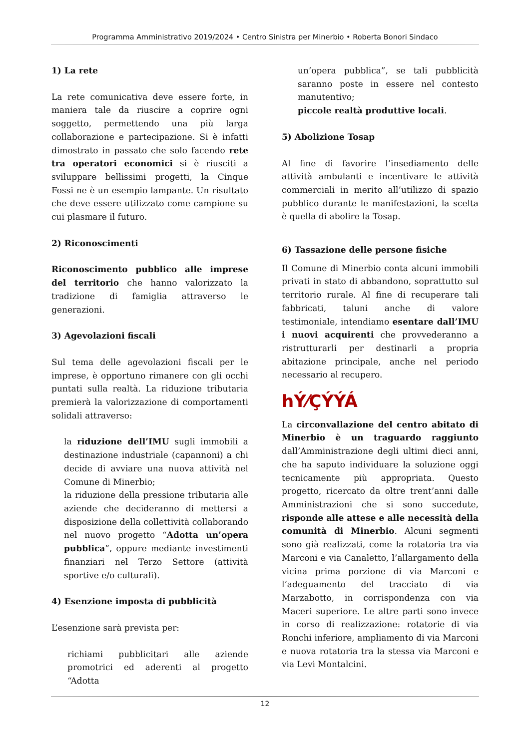Programma Amministrativo 2019/2024 • Centro Sinistra per Minerbio • Roberta Bonori Sindaco
1) La rete
La rete comunicativa deve essere forte, in maniera tale da riuscire a coprire ogni soggetto, permettendo una più larga collaborazione e partecipazione. Si è infatti dimostrato in passato che solo facendo rete tra operatori economici si è riusciti a sviluppare bellissimi progetti, la Cinque Fossi ne è un esempio lampante. Un risultato che deve essere utilizzato come campione su cui plasmare il futuro.
2) Riconoscimenti
Riconoscimento pubblico alle imprese del territorio che hanno valorizzato la tradizione di famiglia attraverso le generazioni.
3) Agevolazioni fiscali
Sul tema delle agevolazioni fiscali per le imprese, è opportuno rimanere con gli occhi puntati sulla realtà. La riduzione tributaria premierà la valorizzazione di comportamenti solidali attraverso:
la riduzione dell’IMU sugli immobili a destinazione industriale (capannoni) a chi decide di avviare una nuova attività nel Comune di Minerbio;
la riduzione della pressione tributaria alle aziende che decideranno di mettersi a disposizione della collettività collaborando nel nuovo progetto “Adotta un’opera pubblica”, oppure mediante investimenti finanziari nel Terzo Settore (attività sportive e/o culturali).
4) Esenzione imposta di pubblicità
L’esenzione sarà prevista per:
richiami pubblicitari alle aziende promotrici ed aderenti al progetto “Adotta
un’opera pubblica”, se tali pubblicità saranno poste in essere nel contesto manutentivo;
piccole realtà produttive locali.
5) Abolizione Tosap
Al fine di favorire l’insediamento delle attività ambulanti e incentivare le attività commerciali in merito all’utilizzo di spazio pubblico durante le manifestazioni, la scelta è quella di abolire la Tosap.
6) Tassazione delle persone fisiche
Il Comune di Minerbio conta alcuni immobili privati in stato di abbandono, soprattutto sul territorio rurale. Al fine di recuperare tali fabbricati, taluni anche di valore testimoniale, intendiamo esentare dall’IMU i nuovi acquirenti che provvederanno a ristrutturarli per destinarli a propria abitazione principale, anche nel periodo necessario al recupero.
hÝ⁄ÇÝÝÁ
La circonvallazione del centro abitato di Minerbio è un traguardo raggiunto dall’Amministrazione degli ultimi dieci anni, che ha saputo individuare la soluzione oggi tecnicamente più appropriata. Questo progetto, ricercato da oltre trent’anni dalle Amministrazioni che si sono succedute, risponde alle attese e alle necessità della comunità di Minerbio. Alcuni segmenti sono già realizzati, come la rotatoria tra via Marconi e via Canaletto, l’allargamento della vicina prima porzione di via Marconi e l’adeguamento del tracciato di via Marzabotto, in corrispondenza con via Maceri superiore. Le altre parti sono invece in corso di realizzazione: rotatorie di via Ronchi inferiore, ampliamento di via Marconi e nuova rotatoria tra la stessa via Marconi e via Levi Montalcini.
12